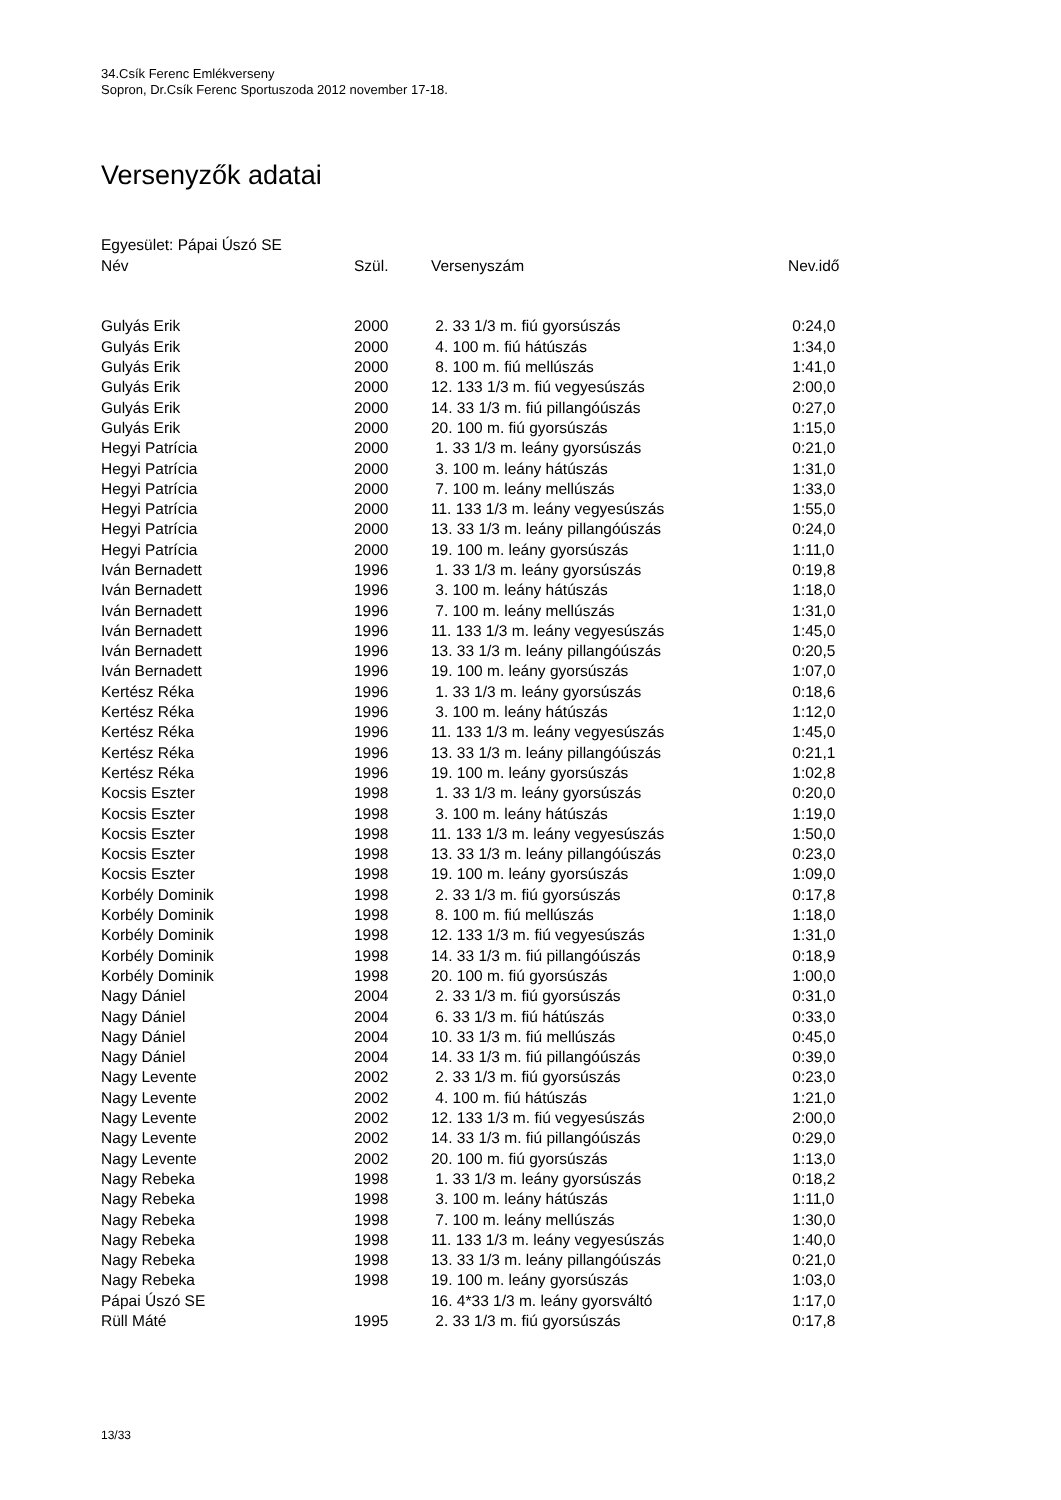34.Csík Ferenc Emlékverseny
Sopron, Dr.Csík Ferenc Sportuszoda 2012 november 17-18.
Versenyzők adatai
Egyesület: Pápai Úszó SE
| Név | Szül. | Versenyszám | Nev.idő |
| --- | --- | --- | --- |
| Gulyás Erik | 2000 | 2. 33 1/3 m. fiú gyorsúszás | 0:24,0 |
| Gulyás Erik | 2000 | 4. 100 m. fiú hátúszás | 1:34,0 |
| Gulyás Erik | 2000 | 8. 100 m. fiú mellúszás | 1:41,0 |
| Gulyás Erik | 2000 | 12. 133 1/3 m. fiú vegyesúszás | 2:00,0 |
| Gulyás Erik | 2000 | 14. 33 1/3 m. fiú pillangóúszás | 0:27,0 |
| Gulyás Erik | 2000 | 20. 100 m. fiú gyorsúszás | 1:15,0 |
| Hegyi Patrícia | 2000 | 1. 33 1/3 m. leány gyorsúszás | 0:21,0 |
| Hegyi Patrícia | 2000 | 3. 100 m. leány hátúszás | 1:31,0 |
| Hegyi Patrícia | 2000 | 7. 100 m. leány mellúszás | 1:33,0 |
| Hegyi Patrícia | 2000 | 11. 133 1/3 m. leány vegyesúszás | 1:55,0 |
| Hegyi Patrícia | 2000 | 13. 33 1/3 m. leány pillangóúszás | 0:24,0 |
| Hegyi Patrícia | 2000 | 19. 100 m. leány gyorsúszás | 1:11,0 |
| Iván Bernadett | 1996 | 1. 33 1/3 m. leány gyorsúszás | 0:19,8 |
| Iván Bernadett | 1996 | 3. 100 m. leány hátúszás | 1:18,0 |
| Iván Bernadett | 1996 | 7. 100 m. leány mellúszás | 1:31,0 |
| Iván Bernadett | 1996 | 11. 133 1/3 m. leány vegyesúszás | 1:45,0 |
| Iván Bernadett | 1996 | 13. 33 1/3 m. leány pillangóúszás | 0:20,5 |
| Iván Bernadett | 1996 | 19. 100 m. leány gyorsúszás | 1:07,0 |
| Kertész Réka | 1996 | 1. 33 1/3 m. leány gyorsúszás | 0:18,6 |
| Kertész Réka | 1996 | 3. 100 m. leány hátúszás | 1:12,0 |
| Kertész Réka | 1996 | 11. 133 1/3 m. leány vegyesúszás | 1:45,0 |
| Kertész Réka | 1996 | 13. 33 1/3 m. leány pillangóúszás | 0:21,1 |
| Kertész Réka | 1996 | 19. 100 m. leány gyorsúszás | 1:02,8 |
| Kocsis Eszter | 1998 | 1. 33 1/3 m. leány gyorsúszás | 0:20,0 |
| Kocsis Eszter | 1998 | 3. 100 m. leány hátúszás | 1:19,0 |
| Kocsis Eszter | 1998 | 11. 133 1/3 m. leány vegyesúszás | 1:50,0 |
| Kocsis Eszter | 1998 | 13. 33 1/3 m. leány pillangóúszás | 0:23,0 |
| Kocsis Eszter | 1998 | 19. 100 m. leány gyorsúszás | 1:09,0 |
| Korbély Dominik | 1998 | 2. 33 1/3 m. fiú gyorsúszás | 0:17,8 |
| Korbély Dominik | 1998 | 8. 100 m. fiú mellúszás | 1:18,0 |
| Korbély Dominik | 1998 | 12. 133 1/3 m. fiú vegyesúszás | 1:31,0 |
| Korbély Dominik | 1998 | 14. 33 1/3 m. fiú pillangóúszás | 0:18,9 |
| Korbély Dominik | 1998 | 20. 100 m. fiú gyorsúszás | 1:00,0 |
| Nagy Dániel | 2004 | 2. 33 1/3 m. fiú gyorsúszás | 0:31,0 |
| Nagy Dániel | 2004 | 6. 33 1/3 m. fiú hátúszás | 0:33,0 |
| Nagy Dániel | 2004 | 10. 33 1/3 m. fiú mellúszás | 0:45,0 |
| Nagy Dániel | 2004 | 14. 33 1/3 m. fiú pillangóúszás | 0:39,0 |
| Nagy Levente | 2002 | 2. 33 1/3 m. fiú gyorsúszás | 0:23,0 |
| Nagy Levente | 2002 | 4. 100 m. fiú hátúszás | 1:21,0 |
| Nagy Levente | 2002 | 12. 133 1/3 m. fiú vegyesúszás | 2:00,0 |
| Nagy Levente | 2002 | 14. 33 1/3 m. fiú pillangóúszás | 0:29,0 |
| Nagy Levente | 2002 | 20. 100 m. fiú gyorsúszás | 1:13,0 |
| Nagy Rebeka | 1998 | 1. 33 1/3 m. leány gyorsúszás | 0:18,2 |
| Nagy Rebeka | 1998 | 3. 100 m. leány hátúszás | 1:11,0 |
| Nagy Rebeka | 1998 | 7. 100 m. leány mellúszás | 1:30,0 |
| Nagy Rebeka | 1998 | 11. 133 1/3 m. leány vegyesúszás | 1:40,0 |
| Nagy Rebeka | 1998 | 13. 33 1/3 m. leány pillangóúszás | 0:21,0 |
| Nagy Rebeka | 1998 | 19. 100 m. leány gyorsúszás | 1:03,0 |
| Pápai Úszó SE | | 16. 4*33 1/3 m. leány gyorsváltó | 1:17,0 |
| Rüll Máté | 1995 | 2. 33 1/3 m. fiú gyorsúszás | 0:17,8 |
13/33